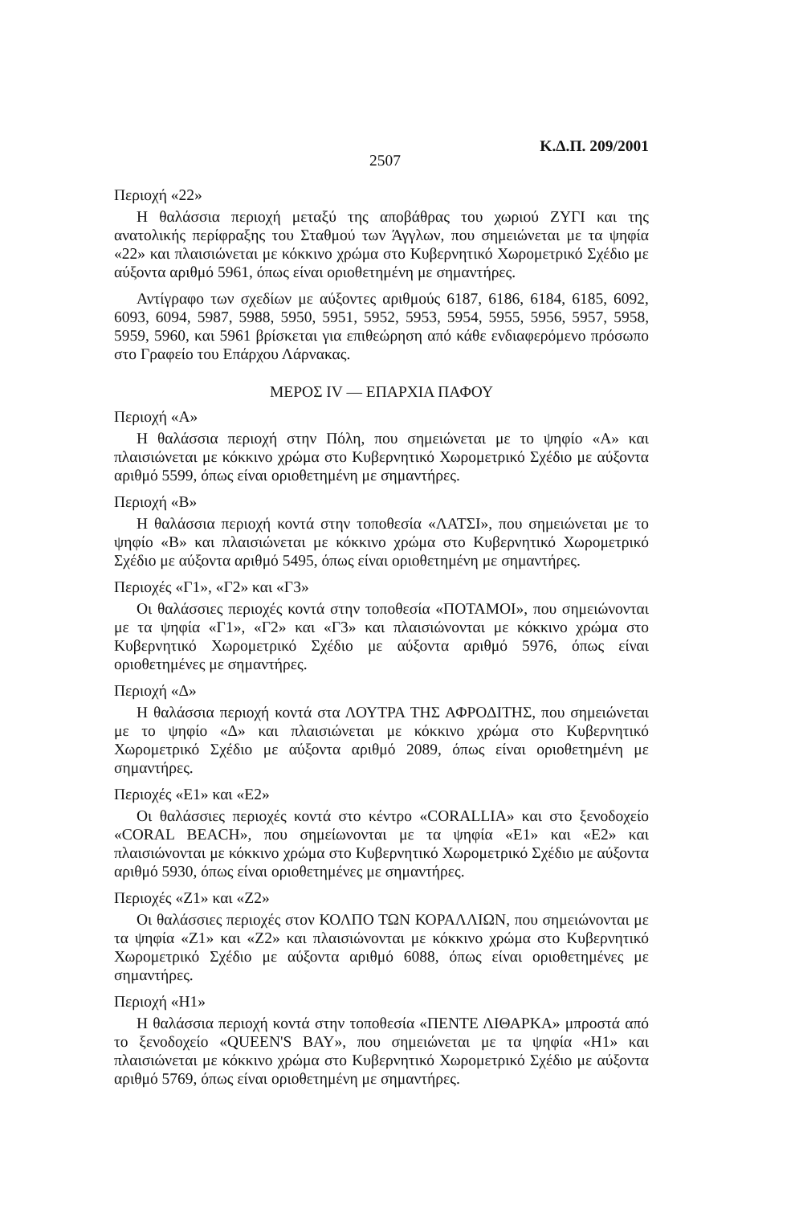2507 Κ.Δ.Π. 209/2001
Περιοχή «22»
Η θαλάσσια περιοχή μεταξύ της αποβάθρας του χωριού ΖΥΓΙ και της ανατολικής περίφραξης του Σταθμού των Άγγλων, που σημειώνεται με τα ψηφία «22» και πλαισιώνεται με κόκκινο χρώμα στο Κυβερνητικό Χωρομετρικό Σχέδιο με αύξοντα αριθμό 5961, όπως είναι οριοθετημένη με σημαντήρες.
Αντίγραφο των σχεδίων με αύξοντες αριθμούς 6187, 6186, 6184, 6185, 6092, 6093, 6094, 5987, 5988, 5950, 5951, 5952, 5953, 5954, 5955, 5956, 5957, 5958, 5959, 5960, και 5961 βρίσκεται για επιθεώρηση από κάθε ενδιαφερόμενο πρόσωπο στο Γραφείο του Επάρχου Λάρνακας.
ΜΕΡΟΣ IV — ΕΠΑΡΧΙΑ ΠΑΦΟΥ
Περιοχή «Α»
Η θαλάσσια περιοχή στην Πόλη, που σημειώνεται με το ψηφίο «Α» και πλαισιώνεται με κόκκινο χρώμα στο Κυβερνητικό Χωρομετρικό Σχέδιο με αύξοντα αριθμό 5599, όπως είναι οριοθετημένη με σημαντήρες.
Περιοχή «Β»
Η θαλάσσια περιοχή κοντά στην τοποθεσία «ΛΑΤΣΙ», που σημειώνεται με το ψηφίο «Β» και πλαισιώνεται με κόκκινο χρώμα στο Κυβερνητικό Χωρομετρικό Σχέδιο με αύξοντα αριθμό 5495, όπως είναι οριοθετημένη με σημαντήρες.
Περιοχές «Γ1», «Γ2» και «Γ3»
Οι θαλάσσιες περιοχές κοντά στην τοποθεσία «ΠΟΤΑΜΟΙ», που σημειώνονται με τα ψηφία «Γ1», «Γ2» και «Γ3» και πλαισιώνονται με κόκκινο χρώμα στο Κυβερνητικό Χωρομετρικό Σχέδιο με αύξοντα αριθμό 5976, όπως είναι οριοθετημένες με σημαντήρες.
Περιοχή «Δ»
Η θαλάσσια περιοχή κοντά στα ΛΟΥΤΡΑ ΤΗΣ ΑΦΡΟΔΙΤΗΣ, που σημειώνεται με το ψηφίο «Δ» και πλαισιώνεται με κόκκινο χρώμα στο Κυβερνητικό Χωρομετρικό Σχέδιο με αύξοντα αριθμό 2089, όπως είναι οριοθετημένη με σημαντήρες.
Περιοχές «Ε1» και «Ε2»
Οι θαλάσσιες περιοχές κοντά στο κέντρο «CORALLIA» και στο ξενοδοχείο «CORAL BEACH», που σημείωνονται με τα ψηφία «Ε1» και «Ε2» και πλαισιώνονται με κόκκινο χρώμα στο Κυβερνητικό Χωρομετρικό Σχέδιο με αύξοντα αριθμό 5930, όπως είναι οριοθετημένες με σημαντήρες.
Περιοχές «Ζ1» και «Ζ2»
Οι θαλάσσιες περιοχές στον ΚΟΛΠΟ ΤΩΝ ΚΟΡΑΛΛΙΩΝ, που σημειώνονται με τα ψηφία «Ζ1» και «Ζ2» και πλαισιώνονται με κόκκινο χρώμα στο Κυβερνητικό Χωρομετρικό Σχέδιο με αύξοντα αριθμό 6088, όπως είναι οριοθετημένες με σημαντήρες.
Περιοχή «Η1»
Η θαλάσσια περιοχή κοντά στην τοποθεσία «ΠΕΝΤΕ ΛΙΘΑΡΚΑ» μπροστά από το ξενοδοχείο «QUEEN'S BAY», που σημειώνεται με τα ψηφία «Η1» και πλαισιώνεται με κόκκινο χρώμα στο Κυβερνητικό Χωρομετρικό Σχέδιο με αύξοντα αριθμό 5769, όπως είναι οριοθετημένη με σημαντήρες.